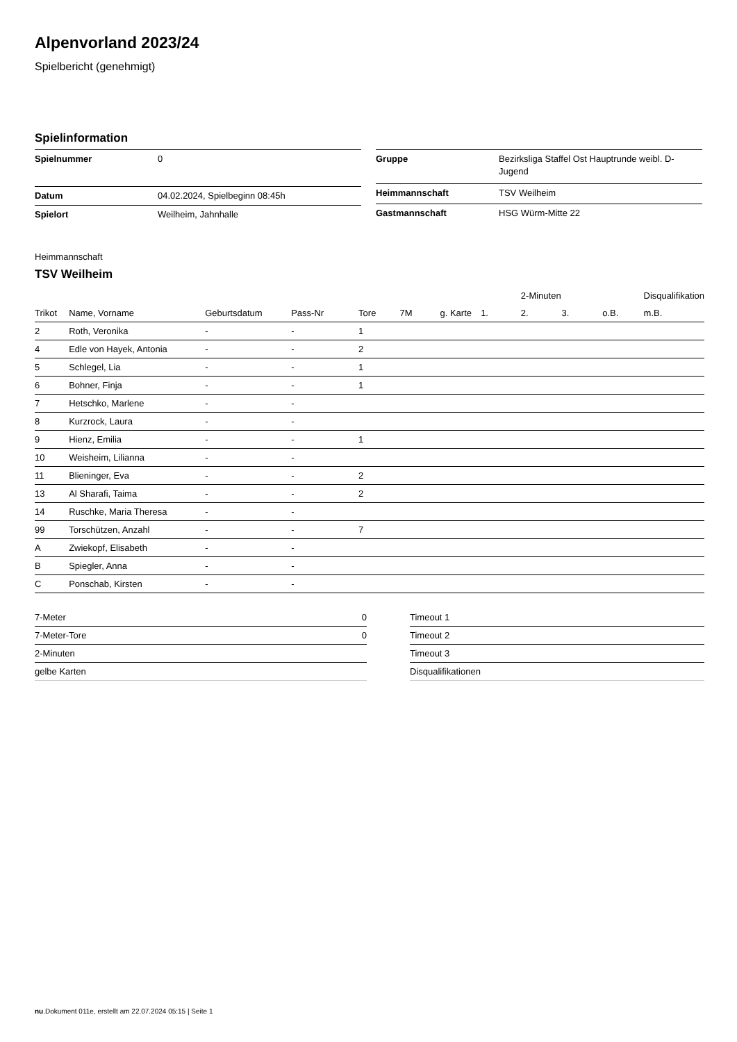Alpenvorland 2023/24
Spielbericht (genehmigt)
Spielinformation
| Spielnummer | 0 |
| Datum | 04.02.2024, Spielbeginn 08:45h |
| Spielort | Weilheim, Jahnhalle |
| Gruppe | Bezirksliga Staffel Ost Hauptrunde weibl. D-Jugend |
| Heimmannschaft | TSV Weilheim |
| Gastmannschaft | HSG Würm-Mitte 22 |
Heimmannschaft
TSV Weilheim
| | | | | | | | | 2-Minuten | | | Disqualifikation |
| --- | --- | --- | --- | --- | --- | --- | --- | --- | --- | --- | --- |
| Trikot | Name, Vorname | Geburtsdatum | Pass-Nr | Tore | 7M | g. Karte | 1. | 2. | 3. | o.B. | m.B. |
| 2 | Roth, Veronika | - | - | 1 | | | | | | | |
| 4 | Edle von Hayek, Antonia | - | - | 2 | | | | | | | |
| 5 | Schlegel, Lia | - | - | 1 | | | | | | | |
| 6 | Bohner, Finja | - | - | 1 | | | | | | | |
| 7 | Hetschko, Marlene | - | - | | | | | | | | |
| 8 | Kurzrock, Laura | - | - | | | | | | | | |
| 9 | Hienz, Emilia | - | - | 1 | | | | | | | |
| 10 | Weisheim, Lilianna | - | - | | | | | | | | |
| 11 | Blieninger, Eva | - | - | 2 | | | | | | | |
| 13 | Al Sharafi, Taima | - | - | 2 | | | | | | | |
| 14 | Ruschke, Maria Theresa | - | - | | | | | | | | |
| 99 | Torschützen, Anzahl | - | - | 7 | | | | | | | |
| A | Zwiekopf, Elisabeth | - | - | | | | | | | | |
| B | Spiegler, Anna | - | - | | | | | | | | |
| C | Ponschab, Kirsten | - | - | | | | | | | | |
| 7-Meter | 0 |
| 7-Meter-Tore | 0 |
| 2-Minuten | |
| gelbe Karten | |
| Timeout 1 |
| Timeout 2 |
| Timeout 3 |
| Disqualifikationen |
nu.Dokument 011e, erstellt am 22.07.2024 05:15 | Seite 1